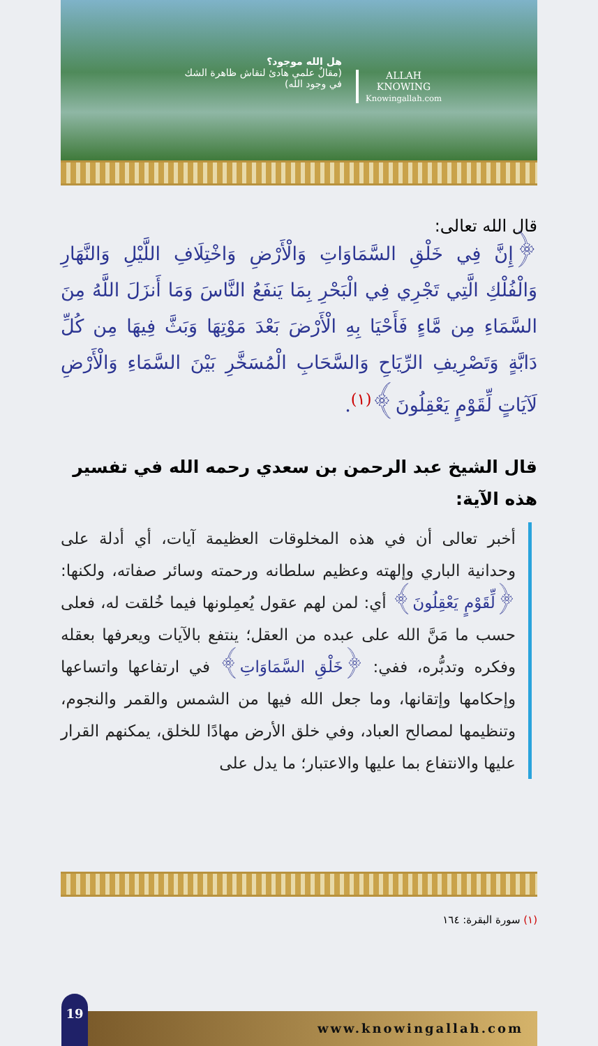هل الله موجود؟
(مقالٌ علمي هادئ لنقاش ظاهرة الشك في وجود الله)
ALLAH
KNOWING
Knowingallah.com
قال الله تعالى:
﴿إِنَّ فِي خَلْقِ السَّمَاوَاتِ وَالْأَرْضِ وَاخْتِلَافِ اللَّيْلِ وَالنَّهَارِ وَالْفُلْكِ الَّتِي تَجْرِي فِي الْبَحْرِ بِمَا يَنفَعُ النَّاسَ وَمَا أَنزَلَ اللَّهُ مِنَ السَّمَاءِ مِن مَّاءٍ فَأَحْيَا بِهِ الْأَرْضَ بَعْدَ مَوْتِهَا وَبَثَّ فِيهَا مِن كُلِّ دَابَّةٍ وَتَصْرِيفِ الرِّيَاحِ وَالسَّحَابِ الْمُسَخَّرِ بَيْنَ السَّمَاءِ وَالْأَرْضِ لَآيَاتٍ لِّقَوْمٍ يَعْقِلُونَ﴾<sup>(١)</sup>.
قال الشيخ عبد الرحمن بن سعدي رحمه الله في تفسير هذه الآية:
أخبر تعالى أن في هذه المخلوقات العظيمة آيات، أي أدلة على وحدانية الباري وإلهته وعظيم سلطانه ورحمته وسائر صفاته، ولكنها: ﴿لِّقَوْمٍ يَعْقِلُونَ﴾ أي: لمن لهم عقول يُعمِلونها فيما خُلقت له، فعلى حسب ما مَنَّ الله على عبده من العقل؛ ينتفع بالآيات ويعرفها بعقله وفكره وتدبُّره، ففي: ﴿خَلْقِ السَّمَاوَاتِ﴾ في ارتفاعها واتساعها وإحكامها وإتقانها، وما جعل الله فيها من الشمس والقمر والنجوم، وتنظيمها لمصالح العباد، وفي خلق الأرض مهادًا للخلق، يمكنهم القرار عليها والانتفاع بما عليها والاعتبار؛ ما يدل على
(١) سورة البقرة: ١٦٤
www.knowingallah.com
19